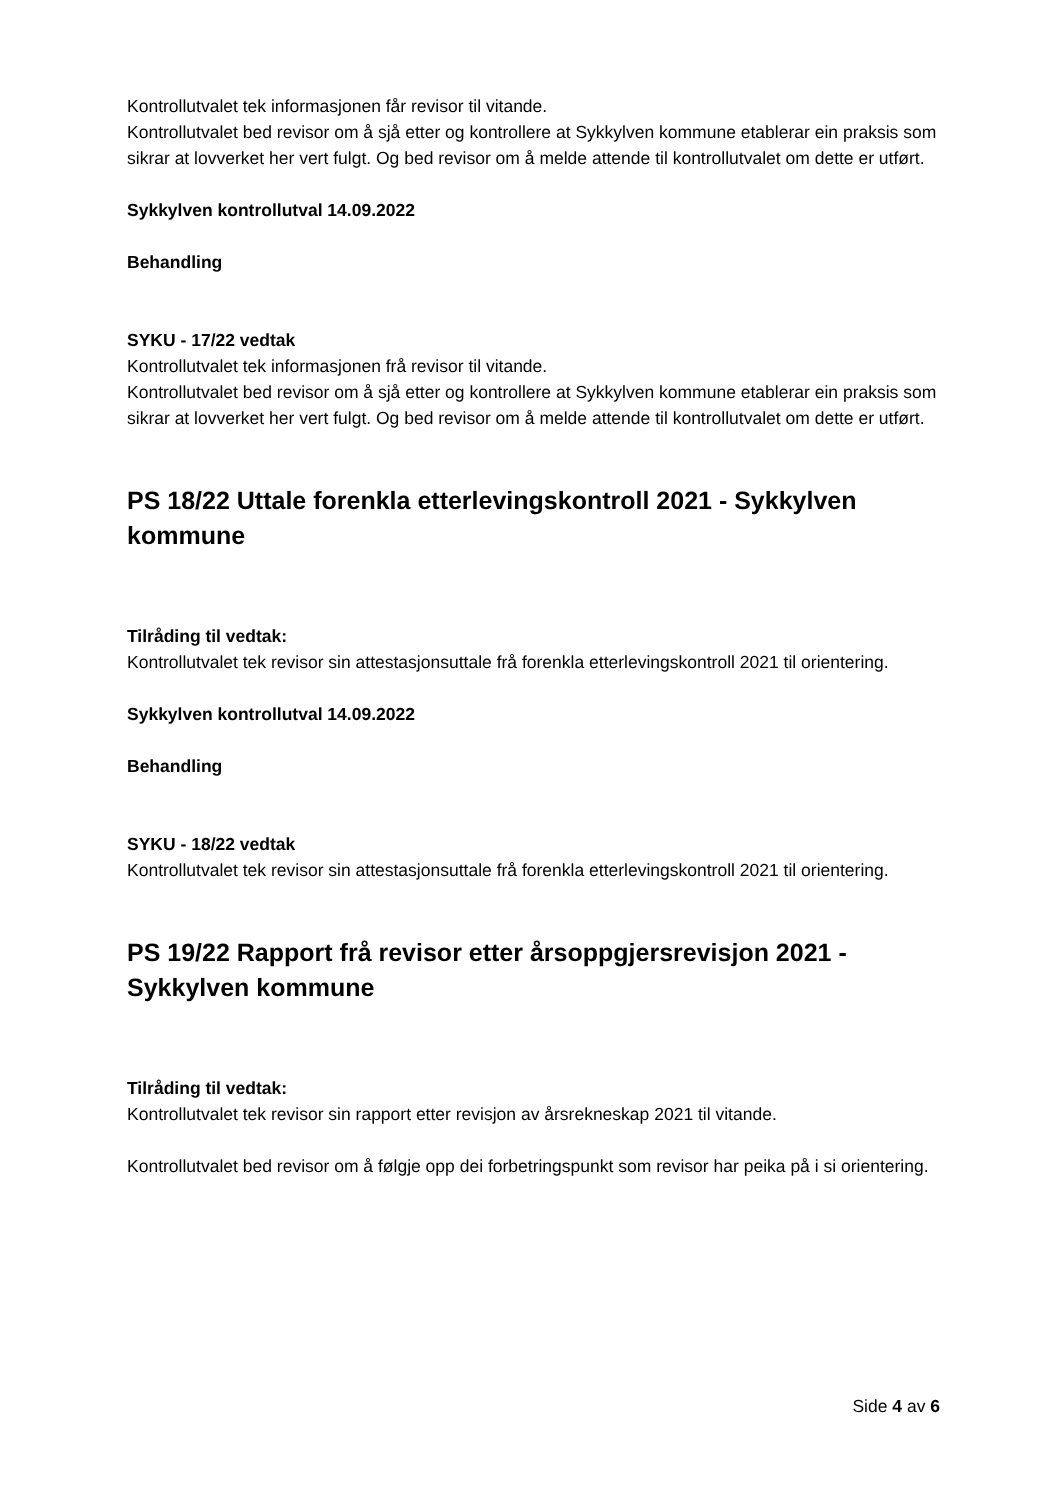Kontrollutvalet tek informasjonen får revisor til vitande.
Kontrollutvalet bed revisor om å sjå etter og kontrollere at Sykkylven kommune etablerar ein praksis som sikrar at lovverket her vert fulgt. Og bed revisor om å melde attende til kontrollutvalet om dette er utført.
Sykkylven kontrollutval 14.09.2022
Behandling
SYKU - 17/22 vedtak
Kontrollutvalet tek informasjonen frå revisor til vitande.
Kontrollutvalet bed revisor om å sjå etter og kontrollere at Sykkylven kommune etablerar ein praksis som sikrar at lovverket her vert fulgt. Og bed revisor om å melde attende til kontrollutvalet om dette er utført.
PS 18/22 Uttale forenkla etterlevingskontroll 2021 - Sykkylven kommune
Tilråding til vedtak:
Kontrollutvalet tek revisor sin attestasjonsuttale frå forenkla etterlevingskontroll 2021 til orientering.
Sykkylven kontrollutval 14.09.2022
Behandling
SYKU - 18/22 vedtak
Kontrollutvalet tek revisor sin attestasjonsuttale frå forenkla etterlevingskontroll 2021 til orientering.
PS 19/22 Rapport frå revisor etter årsoppgjersrevisjon 2021 - Sykkylven kommune
Tilråding til vedtak:
Kontrollutvalet tek revisor sin rapport etter revisjon av årsrekneskap 2021 til vitande.
Kontrollutvalet bed revisor om å følgje opp dei forbetringspunkt som revisor har peika på i si orientering.
Side 4 av 6